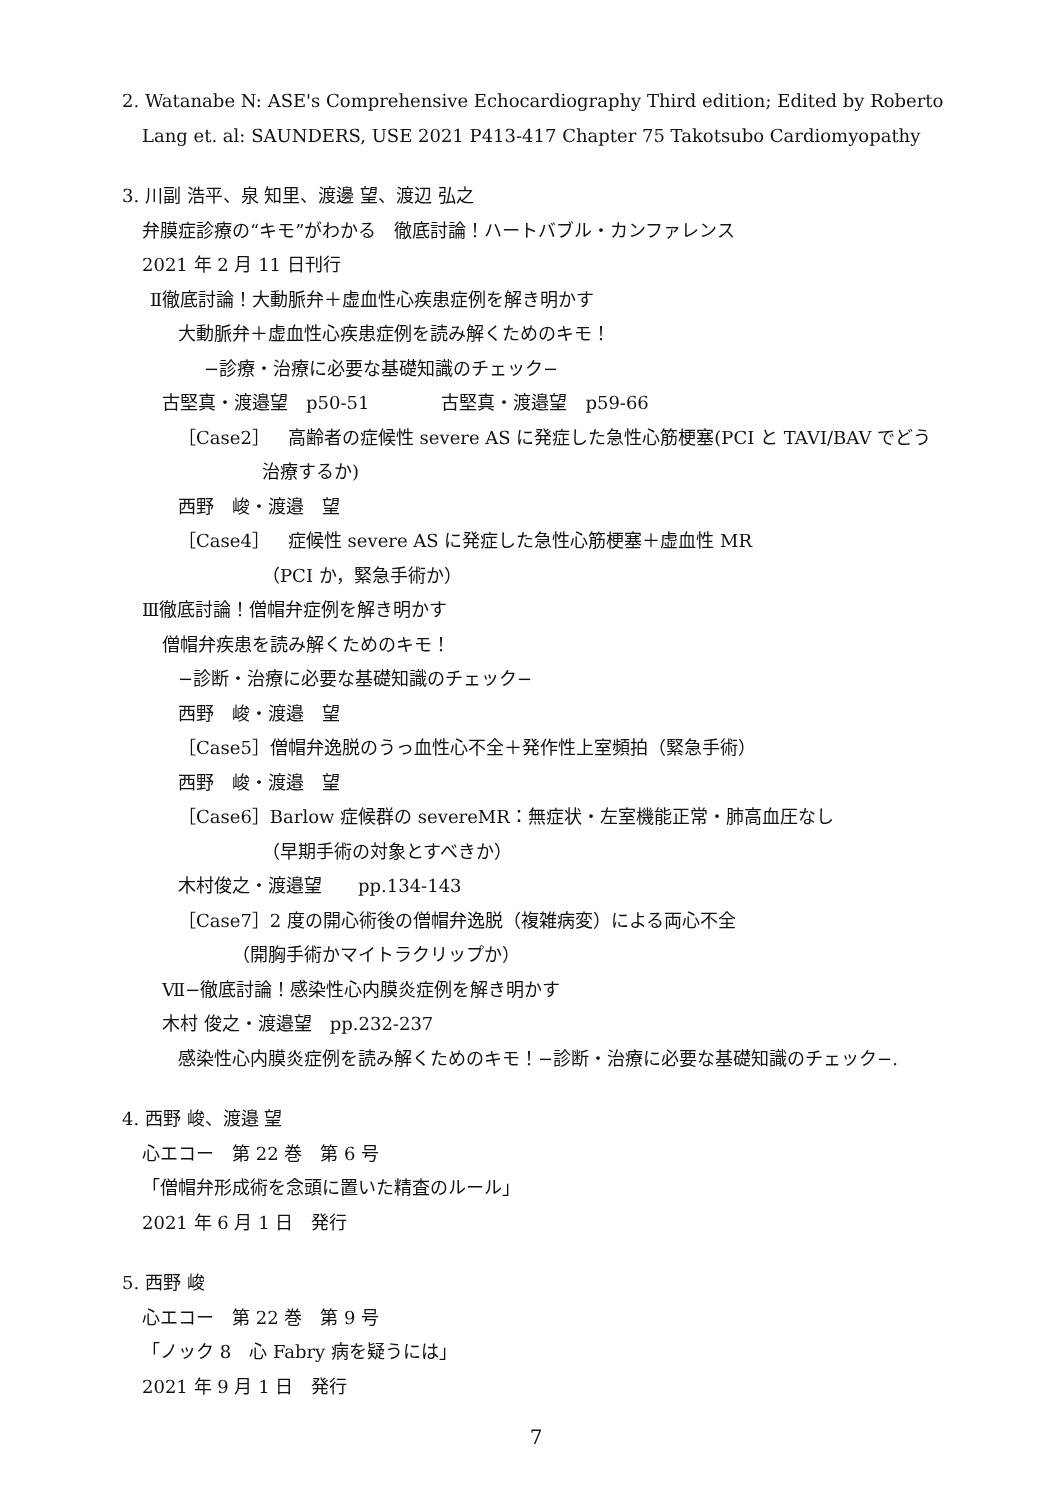2. Watanabe N: ASE's Comprehensive Echocardiography Third edition; Edited by Roberto
Lang et. al: SAUNDERS, USE 2021 P413-417 Chapter 75 Takotsubo Cardiomyopathy
3. 川副 浩平、泉 知里、渡邊 望、渡辺 弘之
弁膜症診療の“キモ”がわかる　徹底討論！ハートバブル・カンファレンス
2021 年 2 月 11 日刊行
Ⅱ徹底討論！大動脈弁＋虚血性心疾患症例を解き明かす
大動脈弁＋虚血性心疾患症例を読み解くためのキモ！
−診療・治療に必要な基礎知識のチェック−
古堅真・渡邉望　p50-51　　　　古堅真・渡邉望　p59-66
［Case2］　高齢者の症候性 severe AS に発症した急性心筋梗塞(PCI と TAVI/BAV でどう
治療するか)
西野　峻・渡邉　望
［Case4］　症候性 severe AS に発症した急性心筋梗塞＋虚血性 MR
（PCI か，緊急手術か）
Ⅲ徹底討論！僧帽弁症例を解き明かす
僧帽弁疾患を読み解くためのキモ！
−診断・治療に必要な基礎知識のチェック−
西野　峻・渡邉　望
［Case5］僧帽弁逸脱のうっ血性心不全＋発作性上室頻拍（緊急手術）
西野　峻・渡邉　望
［Case6］Barlow 症候群の severeMR：無症状・左室機能正常・肺高血圧なし
（早期手術の対象とすべきか）
木村俊之・渡邉望　　pp.134-143
［Case7］2 度の開心術後の僧帽弁逸脱（複雑病変）による両心不全
（開胸手術かマイトラクリップか）
Ⅶ−徹底討論！感染性心内膜炎症例を解き明かす
木村 俊之・渡邉望　pp.232-237
感染性心内膜炎症例を読み解くためのキモ！−診断・治療に必要な基礎知識のチェック−.
4. 西野 峻、渡邉 望
心エコー　第 22 巻　第 6 号
「僧帽弁形成術を念頭に置いた精査のルール」
2021 年 6 月 1 日　発行
5. 西野 峻
心エコー　第 22 巻　第 9 号
「ノック 8　心 Fabry 病を疑うには」
2021 年 9 月 1 日　発行
7